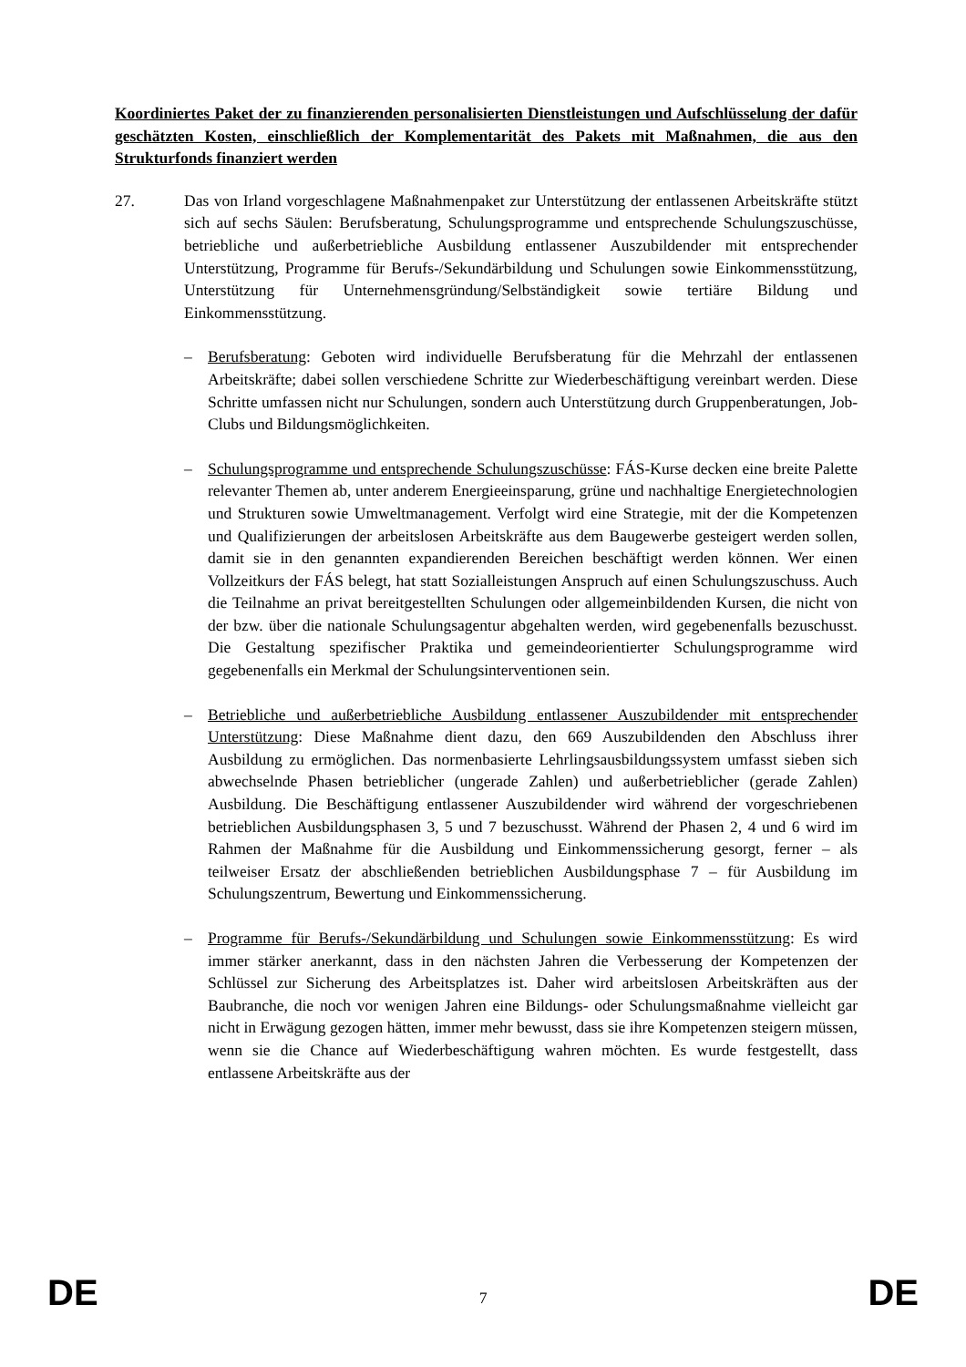Koordiniertes Paket der zu finanzierenden personalisierten Dienstleistungen und Aufschlüsselung der dafür geschätzten Kosten, einschließlich der Komplementarität des Pakets mit Maßnahmen, die aus den Strukturfonds finanziert werden
27. Das von Irland vorgeschlagene Maßnahmenpaket zur Unterstützung der entlassenen Arbeitskräfte stützt sich auf sechs Säulen: Berufsberatung, Schulungsprogramme und entsprechende Schulungszuschüsse, betriebliche und außerbetriebliche Ausbildung entlassener Auszubildender mit entsprechender Unterstützung, Programme für Berufs-/Sekundärbildung und Schulungen sowie Einkommensstützung, Unterstützung für Unternehmensgründung/Selbständigkeit sowie tertiäre Bildung und Einkommensstützung.
– Berufsberatung: Geboten wird individuelle Berufsberatung für die Mehrzahl der entlassenen Arbeitskräfte; dabei sollen verschiedene Schritte zur Wiederbeschäftigung vereinbart werden. Diese Schritte umfassen nicht nur Schulungen, sondern auch Unterstützung durch Gruppenberatungen, Job-Clubs und Bildungsmöglichkeiten.
– Schulungsprogramme und entsprechende Schulungszuschüsse: FÁS-Kurse decken eine breite Palette relevanter Themen ab, unter anderem Energieeinsparung, grüne und nachhaltige Energietechnologien und Strukturen sowie Umweltmanagement. Verfolgt wird eine Strategie, mit der die Kompetenzen und Qualifizierungen der arbeitslosen Arbeitskräfte aus dem Baugewerbe gesteigert werden sollen, damit sie in den genannten expandierenden Bereichen beschäftigt werden können. Wer einen Vollzeitkurs der FÁS belegt, hat statt Sozialleistungen Anspruch auf einen Schulungszuschuss. Auch die Teilnahme an privat bereitgestellten Schulungen oder allgemeinbildenden Kursen, die nicht von der bzw. über die nationale Schulungsagentur abgehalten werden, wird gegebenenfalls bezuschusst. Die Gestaltung spezifischer Praktika und gemeindeorientierter Schulungsprogramme wird gegebenenfalls ein Merkmal der Schulungsinterventionen sein.
– Betriebliche und außerbetriebliche Ausbildung entlassener Auszubildender mit entsprechender Unterstützung: Diese Maßnahme dient dazu, den 669 Auszubildenden den Abschluss ihrer Ausbildung zu ermöglichen. Das normenbasierte Lehrlingsausbildungssystem umfasst sieben sich abwechselnde Phasen betrieblicher (ungerade Zahlen) und außerbetrieblicher (gerade Zahlen) Ausbildung. Die Beschäftigung entlassener Auszubildender wird während der vorgeschriebenen betrieblichen Ausbildungsphasen 3, 5 und 7 bezuschusst. Während der Phasen 2, 4 und 6 wird im Rahmen der Maßnahme für die Ausbildung und Einkommenssicherung gesorgt, ferner – als teilweiser Ersatz der abschließenden betrieblichen Ausbildungsphase 7 – für Ausbildung im Schulungszentrum, Bewertung und Einkommenssicherung.
– Programme für Berufs-/Sekundärbildung und Schulungen sowie Einkommensstützung: Es wird immer stärker anerkannt, dass in den nächsten Jahren die Verbesserung der Kompetenzen der Schlüssel zur Sicherung des Arbeitsplatzes ist. Daher wird arbeitslosen Arbeitskräften aus der Baubranche, die noch vor wenigen Jahren eine Bildungs- oder Schulungsmaßnahme vielleicht gar nicht in Erwägung gezogen hätten, immer mehr bewusst, dass sie ihre Kompetenzen steigern müssen, wenn sie die Chance auf Wiederbeschäftigung wahren möchten. Es wurde festgestellt, dass entlassene Arbeitskräfte aus der
DE 7 DE